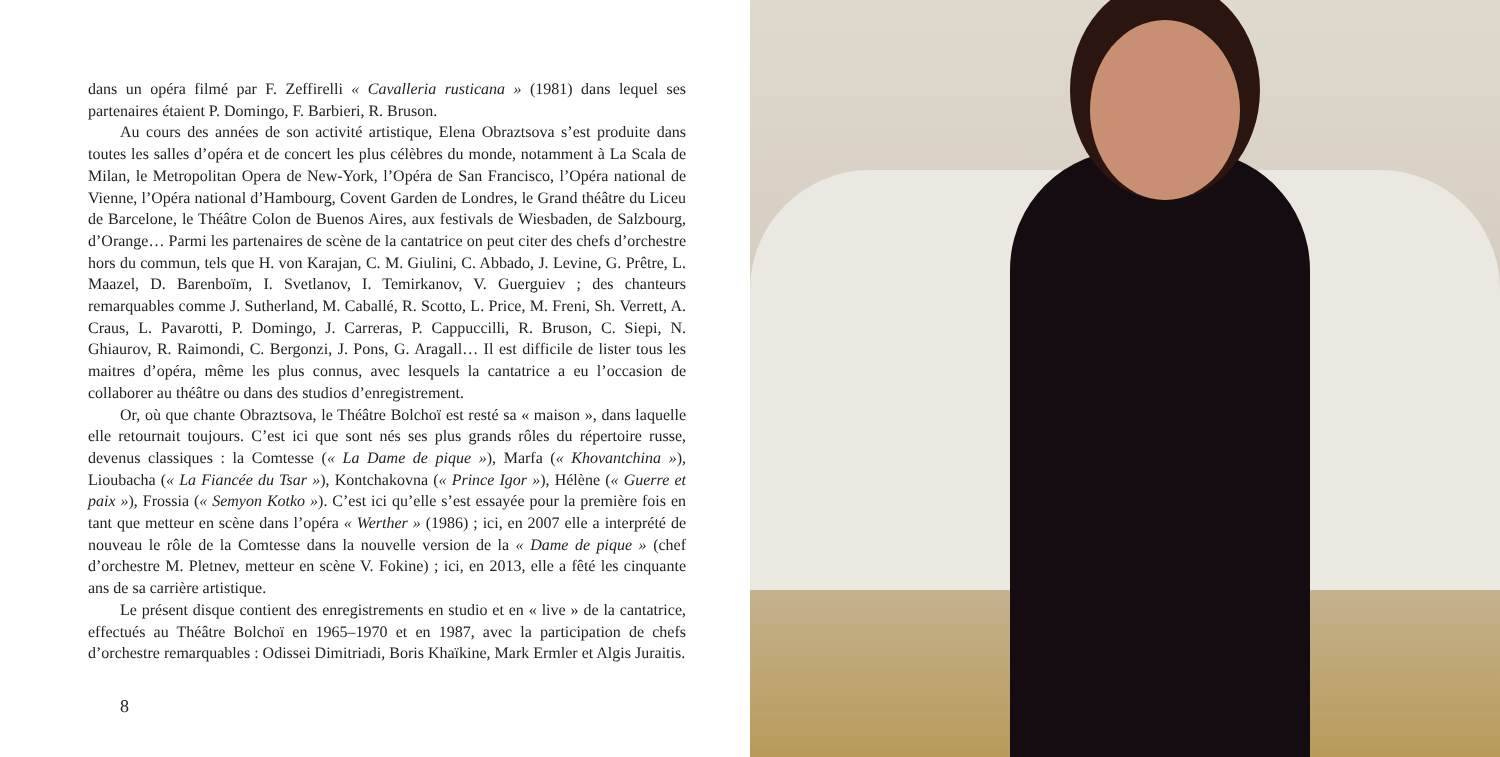dans un opéra filmé par F. Zeffirelli « Cavalleria rusticana » (1981) dans lequel ses partenaires étaient P. Domingo, F. Barbieri, R. Bruson.
Au cours des années de son activité artistique, Elena Obraztsova s’est produite dans toutes les salles d’opéra et de concert les plus célèbres du monde, notamment à La Scala de Milan, le Metropolitan Opera de New-York, l’Opéra de San Francisco, l’Opéra national de Vienne, l’Opéra national d’Hambourg, Covent Garden de Londres, le Grand théâtre du Liceu de Barcelone, le Théâtre Colon de Buenos Aires, aux festivals de Wiesbaden, de Salzbourg, d’Orange… Parmi les partenaires de scène de la cantatrice on peut citer des chefs d’orchestre hors du commun, tels que H. von Karajan, C. M. Giulini, C. Abbado, J. Levine, G. Prêtre, L. Maazel, D. Barenboïm, I. Svetlanov, I. Temirkanov, V. Guerguiev ; des chanteurs remarquables comme J. Sutherland, M. Caballé, R. Scotto, L. Price, M. Freni, Sh. Verrett, A. Craus, L. Pavarotti, P. Domingo, J. Carreras, P. Cappuccilli, R. Bruson, C. Siepi, N. Ghiaurov, R. Raimondi, C. Bergonzi, J. Pons, G. Aragall… Il est difficile de lister tous les maitres d’opéra, même les plus connus, avec lesquels la cantatrice a eu l’occasion de collaborer au théâtre ou dans des studios d’enregistrement.
Or, où que chante Obraztsova, le Théâtre Bolchoï est resté sa « maison », dans laquelle elle retournait toujours. C’est ici que sont nés ses plus grands rôles du répertoire russe, devenus classiques : la Comtesse (« La Dame de pique »), Marfa (« Khovantchina »), Lioubacha (« La Fiancée du Tsar »), Kontchakovna (« Prince Igor »), Hélène (« Guerre et paix »), Frossia (« Semyon Kotko »). C’est ici qu’elle s’est essayée pour la première fois en tant que metteur en scène dans l’opéra « Werther » (1986) ; ici, en 2007 elle a interprété de nouveau le rôle de la Comtesse dans la nouvelle version de la « Dame de pique » (chef d’orchestre M. Pletnev, metteur en scène V. Fokine) ; ici, en 2013, elle a fêté les cinquante ans de sa carrière artistique.
Le présent disque contient des enregistrements en studio et en « live » de la cantatrice, effectués au Théâtre Bolchoï en 1965–1970 et en 1987, avec la participation de chefs d’orchestre remarquables : Odissei Dimitriadi, Boris Khaïkine, Mark Ermler et Algis Juraitis.
8